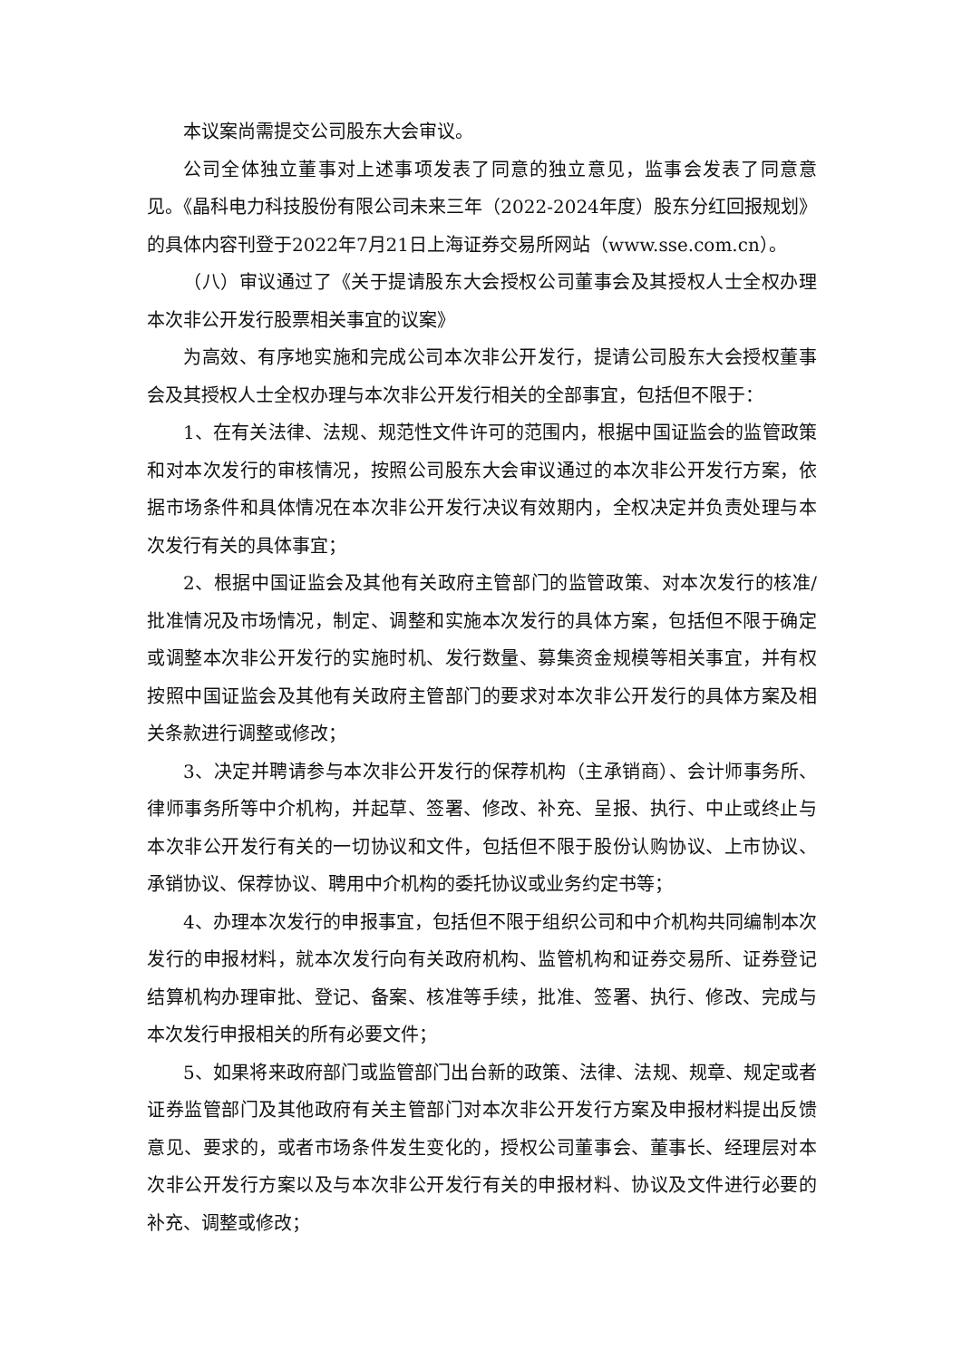本议案尚需提交公司股东大会审议。
公司全体独立董事对上述事项发表了同意的独立意见，监事会发表了同意意见。《晶科电力科技股份有限公司未来三年（2022-2024年度）股东分红回报规划》的具体内容刊登于2022年7月21日上海证券交易所网站（www.sse.com.cn）。
（八）审议通过了《关于提请股东大会授权公司董事会及其授权人士全权办理本次非公开发行股票相关事宜的议案》
为高效、有序地实施和完成公司本次非公开发行，提请公司股东大会授权董事会及其授权人士全权办理与本次非公开发行相关的全部事宜，包括但不限于：
1、在有关法律、法规、规范性文件许可的范围内，根据中国证监会的监管政策和对本次发行的审核情况，按照公司股东大会审议通过的本次非公开发行方案，依据市场条件和具体情况在本次非公开发行决议有效期内，全权决定并负责处理与本次发行有关的具体事宜；
2、根据中国证监会及其他有关政府主管部门的监管政策、对本次发行的核准/批准情况及市场情况，制定、调整和实施本次发行的具体方案，包括但不限于确定或调整本次非公开发行的实施时机、发行数量、募集资金规模等相关事宜，并有权按照中国证监会及其他有关政府主管部门的要求对本次非公开发行的具体方案及相关条款进行调整或修改；
3、决定并聘请参与本次非公开发行的保荐机构（主承销商）、会计师事务所、律师事务所等中介机构，并起草、签署、修改、补充、呈报、执行、中止或终止与本次非公开发行有关的一切协议和文件，包括但不限于股份认购协议、上市协议、承销协议、保荐协议、聘用中介机构的委托协议或业务约定书等；
4、办理本次发行的申报事宜，包括但不限于组织公司和中介机构共同编制本次发行的申报材料，就本次发行向有关政府机构、监管机构和证券交易所、证券登记结算机构办理审批、登记、备案、核准等手续，批准、签署、执行、修改、完成与本次发行申报相关的所有必要文件；
5、如果将来政府部门或监管部门出台新的政策、法律、法规、规章、规定或者证券监管部门及其他政府有关主管部门对本次非公开发行方案及申报材料提出反馈意见、要求的，或者市场条件发生变化的，授权公司董事会、董事长、经理层对本次非公开发行方案以及与本次非公开发行有关的申报材料、协议及文件进行必要的补充、调整或修改；